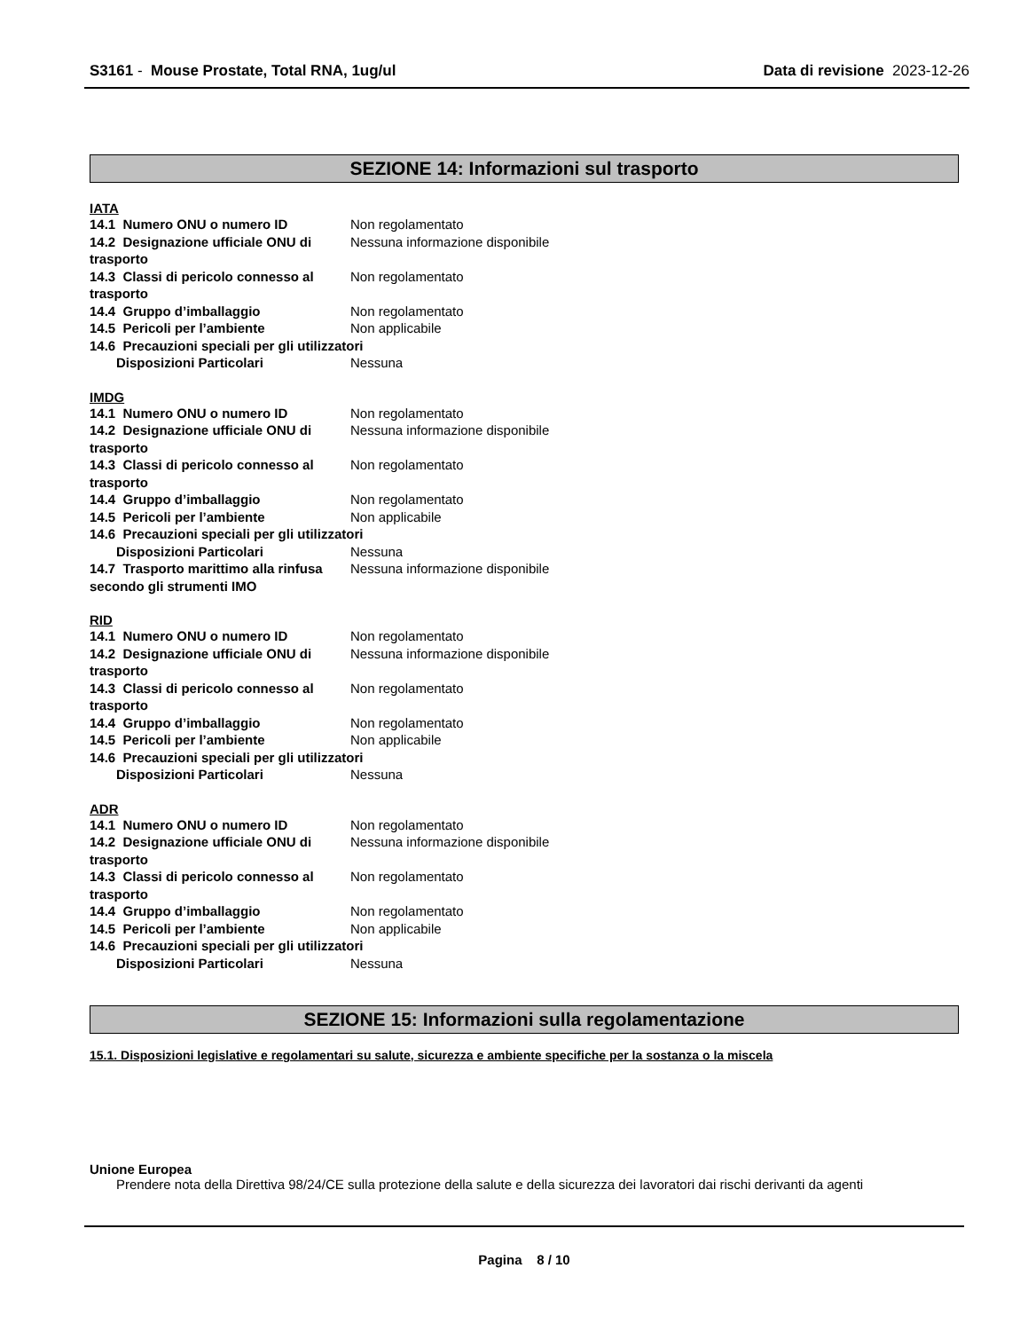S3161 - Mouse Prostate, Total RNA, 1ug/ul Data di revisione 2023-12-26
SEZIONE 14: Informazioni sul trasporto
IATA
14.1 Numero ONU o numero ID Non regolamentato
14.2 Designazione ufficiale ONU di trasporto Nessuna informazione disponibile
14.3 Classi di pericolo connesso al trasporto Non regolamentato
14.4 Gruppo d’imballaggio Non regolamentato
14.5 Pericoli per l’ambiente Non applicabile
14.6 Precauzioni speciali per gli utilizzatori
Disposizioni Particolari Nessuna
IMDG
14.1 Numero ONU o numero ID Non regolamentato
14.2 Designazione ufficiale ONU di trasporto Nessuna informazione disponibile
14.3 Classi di pericolo connesso al trasporto Non regolamentato
14.4 Gruppo d’imballaggio Non regolamentato
14.5 Pericoli per l’ambiente Non applicabile
14.6 Precauzioni speciali per gli utilizzatori
Disposizioni Particolari Nessuna
14.7 Trasporto marittimo alla rinfusa secondo gli strumenti IMO Nessuna informazione disponibile
RID
14.1 Numero ONU o numero ID Non regolamentato
14.2 Designazione ufficiale ONU di trasporto Nessuna informazione disponibile
14.3 Classi di pericolo connesso al trasporto Non regolamentato
14.4 Gruppo d’imballaggio Non regolamentato
14.5 Pericoli per l’ambiente Non applicabile
14.6 Precauzioni speciali per gli utilizzatori
Disposizioni Particolari Nessuna
ADR
14.1 Numero ONU o numero ID Non regolamentato
14.2 Designazione ufficiale ONU di trasporto Nessuna informazione disponibile
14.3 Classi di pericolo connesso al trasporto Non regolamentato
14.4 Gruppo d’imballaggio Non regolamentato
14.5 Pericoli per l’ambiente Non applicabile
14.6 Precauzioni speciali per gli utilizzatori
Disposizioni Particolari Nessuna
SEZIONE 15: Informazioni sulla regolamentazione
15.1. Disposizioni legislative e regolamentari su salute, sicurezza e ambiente specifiche per la sostanza o la miscela
Unione Europea
Prendere nota della Direttiva 98/24/CE sulla protezione della salute e della sicurezza dei lavoratori dai rischi derivanti da agenti
Pagina 8 / 10